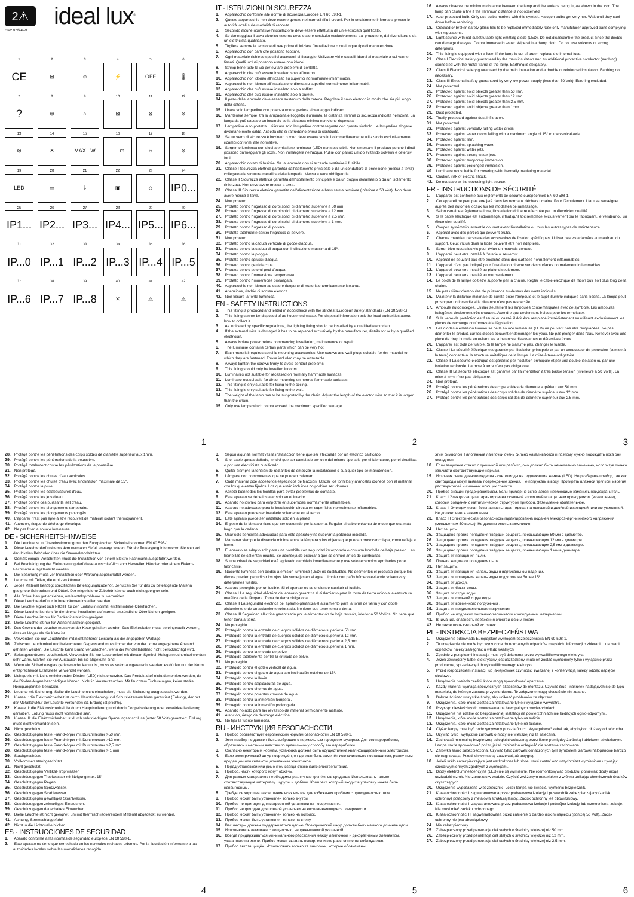2⚠
REV 07/01/19
ideal lux<sup>®</sup>
1
CE
2
⊠
3
☺
4
⚡
5
OFF
6
🌡
7
?
8
⊕
9
⌂
10
⊠
11
⊠
12
⊗
13
⊗
14
✕
15
MAX...W
16
......m
17
☼
18
⊗
19
LED
20
▭
21
⏚
22
▣
23
◇
24
IP0...
25
IP1...
26
IP2...
27
IP3...
28
IP4...
29
IP5...
30
IP6...
31
IP...0
32
IP...1
33
IP...2
34
IP...3
35
IP...4
36
IP...5
37
IP...6
38
IP...7
39
IP...8
40
✕
41
⚠
42
⚠
1
IT - ISTRUZIONI DI SICUREZZA
1. Apparecchio conforme alle norme di sicurezza Europee EN 60 598-1.
2. Questo apparecchio non deve essere gettato nei normali rifiuti urbani. Per lo smaltimento informarsi presso le autorità locali sulle modalità di raccolta.
3. Secondo alcune normative l'installazione deve essere effettuata da un elettricista qualificato.
4. Se danneggiato il cavo elettrico esterno deve essere sostituito esclusivamente dal produttore, dal rivenditore o da un elettricista qualificato.
5. Togliere sempre la tensione di rete prima di iniziare l'installazione o qualunque tipo di manutenzione.
6. Apparecchio con parti che possono scottare.
7. Ogni materiale richiede specifici accessori di fissaggio. Utilizzare viti e tasselli idonei al materiale a cui vanno fissati. Quelli inclusi possono essere non idonei.
8. Stringi bene tutte le viti per evitare problemi di contatto.
9. Apparecchio che può essere installato solo all'interno.
10. Apparecchio non idoneo all'incasso su superfici normalmente infiammabili.
11. Apparecchio non idoneo all'installazione diretta su superfici normalmente infiammabili.
12. Apparecchio che può essere installato solo a soffitto.
13. Apparecchio che può essere installato solo a parete.
14. Il peso della lampada deve essere sostenuto dalla catena. Regolare il cavo elettrico in modo che sia più lungo della catena.
15. Usare solo lampadine con potenza non superiore al wattaggio indicato.
16. Mantenere sempre, tra la lampadina e l'oggetto illuminato, la distanza minima di sicurezza indicata nell'icona. La lampada può causare un incendio se la distanza minima non viene rispettata.
17. Lampadina auto protetta. Utilizzare solo lampadine contrassegnate con questo simbolo. Le lampadine alogene diventano molto calde. Aspetta che si raffreddino prima di sostituirle.
18. Se un vetro di sicurezza è incrinato o rotto deve essere sostituito immediatamente utilizzando esclusivamente ricambi conformi alle normative.
19. Sorgente luminosa con diodi a emissione luminosa (LED) non sostituibili. Non smontare il prodotto perché i diodi possono danneggiare gli occhi. Non immergere nell'acqua. Pulire con panno umido evitando solventi e detersivi forti.
20. Apparecchio dotato di fusibile. Se la lampada non si accende sostituire il fusibile.
21. Classe I Sicurezza elettrica garantita dall'isolamento principale e da un conduttore di protezione (messa a terra) collegato alla struttura metallica della lampada. Messa a terra obbligatoria.
22. Classe II Sicurezza elettrica garantita dall'isolamento principale e da un doppio isolamento o da un isolamento rinforzato. Non deve avere messa a terra.
23. Classe III Sicurezza elettrica garantita dall'alimentazione a bassissima tensione (inferiore a 50 Volt). Non deve avere messa a terra.
24. Non protetto.
25. Protetto contro l'ingresso di corpi solidi di diametro superiore a 50 mm.
26. Protetto contro l'ingresso di corpi solidi di diametro superiore a 12 mm.
27. Protetto contro l'ingresso di corpi solidi di diametro superiore a 2,5 mm.
28. Protetto contro l'ingresso di corpi solidi di diametro superiore a 1 mm.
29. Protetto contro l'ingresso di polvere.
30. Protetto totalmente contro l'ingresso di polvere.
31. Non protetto.
32. Protetto contro la caduta verticale di gocce d'acqua.
33. Protetto contro la caduta di acqua con inclinazione massima di 15º.
34. Protetto contro la pioggia.
35. Protetto contro spruzzi d'acqua.
36. Protetto contro getti d'acqua.
37. Protetto contro potenti getti d'acqua.
38. Protetto contro l'immersione temporanea.
39. Protetto contro l'immersione prolungata.
40. Apparecchio non idoneo ad essere ricoperto di materiale termicamente isolante.
41. Attenzione, rischio di scossa elettrica.
42. Non fissare la fonte luminosa.
EN - SAFETY INSTRUCTIONS
1. This fitting is produced and tested in accordance with the strictest European safety standards (EN 60.598-1).
2. This fitting cannot be disposed of as household waste. For disposal information ask the local authorities about how to collect it.
3. As indicated by specific regulations, the lighting fitting should be installed by a qualified electrician.
4. If the external wire is damaged it has to be replaced exclusively by the manufacturer, distributor or by a qualified electrician.
5. Always isolate power before commencing installation, maintenance or repair.
6. The luminaire contains certain parts which can be very hot.
7. Each material requires specific mounting accessories. Use screws and wall plugs suitable for the material to which they are fastened. Those included may be unsuitable.
8. Always tighten the screws firmly to avoid contact problems.
9. This fitting should only be installed indoors.
10. Luminaires not suitable for recessed on normally flammable surfaces.
11. Luminaire not suitable for direct mounting on normal flammable surfaces.
12. This fitting is only suitable for fixing to the ceiling.
13. This fitting is only suitable for fixing to the wall.
14. The weight of the lamp has to be supported by the chain. Adjust the length of the electric wire so that it is longer than the chain.
15. Only use lamps which do not exceed the maximum specified wattage.
2
16. Always observe the minimum distance between the lamp and the surface being lit, as shown in the icon. The lamp can cause a fire if the minimum distance is not observed.
17. Auto-protected bulb. Only use bulbs marked with this symbol. Halogen bulbs get very hot. Wait until they cool down before replacing.
18. Cracked or broken safety glass has to be replaced immediately. Use only manufcturer approved parts complying with regulations.
19. Light source with not-substitutable light emitting diode (LED). Do not disassemble the product since the diodes can damage the eyes. Do not immerse in water. Wipe with a damp cloth. Do not use solvents or strong detergents.
20. This fitting is equipped with a fuse. If the lamp is out of order, replace the internal fuse.
21. Class I Electrical safety guaranteed by the main insulation and an additional protective conductor (earthing) connected with the metal frame of the lamp. Earthing is obligatory.
22. Class II Electrical safety guaranteed by the main insulation and a double or reinforced insulation. Earthing not necessary.
23. Class III Electrical safety guaranteed by very low power supply (less than 50 Volt). Earthing excluded.
24. Not protected.
25. Protected against solid objects greater than 50 mm.
26. Protected against solid objects greater than 12 mm.
27. Protected against solid objects greater than 2,5 mm.
28. Protected against solid objects greater than 1mm.
29. Dust protected.
30. Totally protected against dust infiltration.
31. Not protected.
32. Protected against vertically falling water drops.
33. Protected against water drops falling with a maximum angle of 15° to the vertical axis.
34. Protected against rain.
35. Protected against splashing water.
36. Protected against water jets.
37. Protected against strong water jets.
38. Protected against temporary immersion.
39. Protected against prolonged immersion.
40. Luminaire not suitable for covering with thermally insulating material.
41. Caution, risk of electric shock.
42. Do not stare at the operating light source.
FR - INSTRUCTIONS DE SÉCURITÉ
1. L'appareil est conforme aux règlements de sécurité européennes EN 60 598-1.
2. Cet appareil ne peut pas etre jeté dans les normaux déchets urbains. Pour l'écoulement il faut se renseigner auprès des autorités locaux sur les modalités de ramassage.
3. Selon certaines règlementations, l'installation doit etre effectuée par un électricien qualifié.
4. Si le cable électrique est endommagé, il faut qu'il soit remplacé exclusivement par le fabriquant, le vendeur ou un électricien qualifié.
5. Coupez systématiquement le courant avant l'installation ou tous les autres types de maintenance.
6. Appareil avec des parties qui peuvent brûler.
7. Chaque matériau nécessite des accessoires de fixation spécifiques. Utiliser des vis adaptées au matériau du support. Ceux inclus dans la boite peuvent etre non adaptées.
8. Serrer bien tuotes les vis pour éviter un mauvais contact.
9. L'appareil peut etre installé à l'interieur seulemnt.
10. Appareil ne pouvant pas être encastré dans des surfaces normalement inflammables.
11. L'appareil n'est pas indiqué pour l'installation directe sur des surfaces normalement inflammables.
12. L'appareil peut etre installé au plafond seulement.
13. L'appareil peut etre installé au mur seulement.
14. Le poids de la lampe doit etre supporté par la chaine. Régler le cable éléctrique de facon qu'il soit plus long de la chaine.
15. Ne pas utiliser d'ampoules de puissance au-dessus des watts indiqués.
16. Maintenir la distance minimale de sûreté entre l'ampoule et le sujet illuminé indiquée dans l'icone. La lampe peut provoquer un incendie si la distance n'est pas respectée.
17. Ampoule autoprotégée. Utiliser seulement les ampoules contremarquées avec ce symbole. Les ampoules halogènes deviennent très chaudes. Attendre que deviennent froides pour les remplacer.
18. Si le verre de protéction est fissuré ou cassé, il doit étre remplacé immédiatement en utilisant exclusivement les pièces de rechange conformes à la législation.
19. Les diodes à émission lumineuse de la source lumineuse (LED) ne peuvent pas etre remplacées. Ne pas démonter le produit, car les diodes peuvent endommager les yeux. Ne pas plonger dans l'eau. Nettoyer avec une pièce de drap humide en evitant les substances dissolvantes et détersives fortes.
20. L'appareil est doté de fusible. Si la lampe ne s'allume pas, changer le fusible.
21. Classe I La sécurité éléctrique est garantie par l'isolation principale et par un conducteur de protection (la mise à la terre) connecté al la structure métallique de la lampe. La mise à terre obligatoire.
22. Classe II La sécurité éléctrique est garantie par l'isolation principale et par une double isolation ou par une isolation renforcée. La mise à terre n'est pas obligatoire.
23. Classe III La sécurité éléctrique est garantie par l'alimentation à très basse tension (inferieure à 50 Volts). La mise à terre n'est pas obligatoire.
24. Non protégé.
25. Protégé contre les pénétrations des cops solides de diamètre supérieur aux 50 mm.
26. Protégé contre les pénétrations des corps solides de diamètre supérieur aux 12 mm.
27. Protégé contre les pénétrations des corps solides de diamètre supérieur aux 2,5 mm.
3
28. Protégé contre les pénétrations des corps soldes de diamètre supérieur aux 1mm.
29. Protégé contre les pénétrations de la poussière.
30. Protégé totalement contre les pénétrations de la poussière.
31. Non protégé.
32. Protégé contre les chutes d'eau verticales.
33. Protégé contre les chutes d'eau avec l'inclinaison maximale de 15°.
34. Protégé contre la pluie.
35. Protégé contre les éclaboussures d'eau.
36. Protégé contre les jets d'eau.
37. Protégé contre des puissants jest d'eau.
38. Protégé contre les plongements temporairs.
39. Protégé contre les plongements prolongés.
40. L'appareil n'est pas apte à être recouvert de matériel isolant thermiquement.
41. Attention, risque de décharge électrique.
42. Ne pas fixer la source lumineuse.
DE - SICHERHEITSHINWEISE
1. Die Leuchte ist in Übereinstimmung mit den Europäischen Sicherheitsnormen EN 60 598-1.
2. Diese Leuchte darf nicht mit dem normalen Abfall entsorgt weden. Für die Entsorgung informieren Sie sich bei den lokalen Behörden über die Sammelmodalitäten.
3. Gemäß einiger Vorschriften muss die Installation von einem Elektro-Fachmann ausgeführt werden.
4. Bei Beschädigung der Elektroleitung darf diese ausschließlich vom Hersteller, Händler oder einem Elektro-Fachmann ausgetauscht werden.
5. Die Spannung muss vor Installation oder Wartung abgeschaltet werden.
6. Leuchte mit Teilen, die erhitzen könnten.
7. Jedes Material benötigt spezifischen Befestigungszubehör. Benutzen Sie für das zu befestigende Material geeignete Schrauben und Dübel. Der mitgelieferte Zubehör könnte auch nicht geeignet sein.
8. Alle Schrauben gut anziehen, um Kontaktprobleme zu vermeiden.
9. Diese Leuchte darf nur in Innenräumen installiert werden.
10. Die Leuchte eignet sich NICHT für den Einbau in normal entflammbare Oberflächen.
11. Diese Leuchte ist nicht für die direkte Installation auf normal entzündliche Oberflächen geeignet.
12. Diese Leuchte ist nur für Deckeninstallation geeignet.
13. Diese Leuchte ist nur für Wandinstallation geeignet.
14. Das Gewicht der Leuchte muss von der Kette gehalten werden. Das Elektrokabel muss so eingestellt werden, dass es länger als die Kette ist.
15. Verwenden Sie nur Leuchtmittel mit nicht höherer Leistung als die angegeben Wattage.
16. Zwischen Leuchtmittel und beleuchteten Gegenstand muss immer der von der Ikone angegebene Abstand gehalten werden. Die Leuchte kann Brand verursachen, wenn der Mindestabstand nicht berücksichtigt wird.
17. Selbstgeschütztes Leuchtmittel. Verwenden Sie nur Leuchtmittel mit diesem Symbol. Halogenleuchtmittel werden sehr warm. Warten Sie vor Austausch bis sie abgekühlt sind.
18. Wenn ein Sicherheitsglas gerissen oder kaputt ist, muss es sofort ausgetauscht werden; es dürfen nur der Norm entsprechende Ersatzteile verwendet werden.
19. Lichtquelle mit Licht-emittierenden Dioden (LED) nicht ersetzbar. Das Produkt darf nicht demontiert werden, da die Dioden Augen beschädigen können. Nicht in Wasser tauchen. Mit feuchtem Tuch reinigen, keine starke Reinigungsmittel benutzen.
20. Leuchte mit Sicherung. Sollte die Leuchte nicht einschalten, muss die Sicherung ausgetauscht werden.
21. Klasse I: die Elektrosicherheit ist durch Hauptisolierung und Schutzleiteranschluss garantiert (Erdung), der mit der Metallstruktur der Leuchte verbunden ist. Erdung ist pflichtig.
22. Klasse II: die Elektrosicherheit ist durch Hauptisolierung und durch Doppelisolierung oder verstärkte Isolierung garantiert. Erdung muss nicht vorhanden sein.
23. Klasse III: die Elektrosicherheit ist durch sehr niedrigen Spannungsanschluss (unter 50 Volt) garantiert. Erdung muss nicht vorhanden sein.
24. Nicht geschützt.
25. Geschützt gegen feste Fremdkörper mit Durchmesser >50 mm.
26. Geschützt gegen feste Fremdkörper mit Durchmesser >12 mm.
27. Geschützt gegen feste Fremdkörper mit Durchmesser >2,5 mm.
28. Geschützt gegen feste Fremdkörper mit Durchmesser > 1 mm.
29. Staubgeschützt.
30. Vollkommen staubgeschützt.
31. Nicht geschützt.
32. Geschützt gegen Vertikal-Tropfwasser.
33. Geschützt gegen Tropfwasser mit Neigung max. 15°.
34. Geschützt gegen Regen.
35. Geschützt gegen Spritzwasser.
36. Geschützt gegen Strahlwasser.
37. Geschützt gegen gewaltiges Strahlwasser.
38. Geschützt gegen zeitweiliges Eintauchen.
39. Geschützt gegen dauerhaftes Eintauchen.
40. Diese Leuchte ist nicht geeignet, um mit thermisch isolierendem Material abgedeckt zu werden.
41. Achtung, Stromschlaggefahr!
42. Nicht in die Lichtquelle blicken.
ES - INSTRUCCIONES DE SEGURIDAD
1. Aparato conforme a las normas de seguridad europeos EN 60 598-1.
2. Este aparato no tiene que ser echado en los normales rechazos urbanos. Por la liquidación informarse a las autoridades locales sobre las modalidades recogida.
4
3. Según algunas normativas la instalacción tiene que ser efectuada por un electrico calificado.
4. Si el cable queda dañado, tendrá que ser cambiado por otro del mismo tipo solo por el fabricante, por el detallista o por una electricista cualificado.
5. Quitar siempre la tensión de red antes de empezar la instalacción o cualquier tipo de manutención.
6. Lámpara con componentes que se pueden calentar.
7. Cada material pide accesorios especificos de fijacción. Utilizar los tornillos y arancelas idoneos con el material con los que estan fijados. Los que están incluidos no podrian ser idoneos.
8. Aprieta bien todos los tornillos para evitar problemas de contacto.
9. Este aparato se debe instalar solo en el interior.
10. Aparato no idóneo para empotrar en superficies normalmente inflamables.
11. Aparato no adecuado para la instalacción directa en superficies normalmente inflamables.
12. Este aparato puede ser instalado solamente en el techo.
13. Este aparato puede ser instalado solo en la pared.
14. El peso de la lámpara tiene que ser sostenido por la cadena. Regular el cable eléctrico de modo que sea más largo que la cadena.
15. Usar solo bombillas adecuadas para este aparato y no superar la potencia indicada.
16. Mantener siempre la distancia minima entre la lámpara y los objetos que puedan provocar chispa, como refleja el icono.
17. El aparato es adapto solo para una bombilla con seguridad incorporada o con una bombilla de baja presion. Las bombillas se calientan mucho. Se aconseja de esperar a que se enfrien antes de cambiarlas.
18. Si una cristal de seguridad está agrietado cambielo inmediatamente y use solo recambios aprobados por el fabricante.
19. Naciente luminosa con diodos a emisión luminosa (LED) no sustituibles. No desmontes el producto porque los diodos pueden perjudicar los ojos. No sumerjas en el agua. Limpiar con paño húmedo evitando solventes y detergentes fuertes.
20. Aparato protegido por un fusible. Si el aparato no se enciende sostituir el fusible.
21. Classe I La seguridad eléctrica del aparato garantiza el aislamiento para la toma de tierra unido a la estructura metálica de la lámpara. Toma de tierra obligatoria.
22. Classe II La seguridad eléctrica del aparato garantiza el aislamiento para la toma de tierra y con doble aislamiento o de un aislamiento reforzado. No tiene que tener toma a tierra.
23. Classe III Seguridad eléctrica garantizada por la alimentación de baja tensión, inferior a 50 Voltios. No tiene que tener toma a tierra.
24. No protegido.
25. Protegido contra la entrada de cuerpos sòlidos de diàmetro superior a 50 mm.
26. Protegido contra la entrada de cuerpos sòlidos de diàmetro superior a 12 mm.
27. Protegido contra la entrada de cuerpos sòlidos de diàmetro superior a 2,5 mm.
28. Protegido contra la entrada de cuerpos sòlidos de diàmetro superior a 1 mm.
29. Protegido contra la entrada de polvo.
30. Protegido totalemente contra la entrada de polvo.
31. No protegido.
32. Protegido contra el goteo vertical de agua.
33. Protegido contro el goteo de agua con inclinación máxima de 15º.
34. Protegido contro la lluvia.
35. Protegido contro salpicaduras de agua.
36. Protegido contro chorros de agua.
37. Protegido contro potentes chorros de agua.
38. Protegido contra la inmersión temporal.
39. Protegido contra la inmersión prolongada.
40. Aparato no apto para ser revestido de material térmicamente aislante.
41. Atención, riesgo de descarga eléctrica.
42. No fijar la fuente luminosa.
RU - ИНСТРУКЦИЯ БЕЗОПАСНОСТИ
1. Прибор соответствует европейским нормам безопасности EN 60 598-1.
2. Этот прибор не должен быть выброшен с нормальным городским мусором. Для его переработки, обратитесь к местным властям по правильному способу его переработки.
3. Согласно некоторым нормам, установка должна быть осуществлена квалифицированным электриком.
4. Если электрический шнур повреждён, он должен быть заменён исключительно поставщиком, розничным продавцом или квалифицированным электриком.
5. Перед установкой или ремонтом всегда отключайте электропитание.
6. Прибор, части которого могут обжечь.
7. Для разных материалов необходимы различные крепёжные средства. Использовать только соответствующие материалу шурупы и дюбели. Комплект, который входит в упаковку может быть непригодным.
8. Требуется хорошее закрепление всех винтов для избежания проблем с проходимостью тока.
9. Прибор может быть установлен только внутри.
10. Прибор не пригоден для встроенной установки на поверхностях.
11. Прибор непригоден для прямой установки на воспламеняющиеся поверхности.
12. Прибор может быть установлен только на потолок.
13. Прибор может быть установлен только на стену.
14. Вес люстры должен поддерживаться цепью. Электрический шнур должен быть немного длиннее цепи.
15. Использовать лампочки с мощностью, непревышаемой указанной.
16. Всегда придерживаться минимального расстояния между лампочкой и декоративным элементом, указанного на иконе. Прибор может вызвать пожар, если это расстояние не соблюдается.
17. Прибор автозащищён. Использовать только те лампочки, которые обозначены
5
этим символом. Галогенные лампочки очень сильно накаливаются и поэтому нужно подождать пока они охладятся.
18. Если защитное стекло с трещиной или разбито, оно должно быть немедленно заменено, используя только зап.части соответствующие нормам.
19. Источник света данного изделия - светодиоды не подлежащие замене (LED). Не разбирать прибор, так как светодиоды могут вызвать повреждение зрения. Не погружать в воду. Протирать влажной тряпкой, избегая растворителей и сильных моющих средств.
20. Прибор снащён предохранителем. Если прибор не включается, необходимо заменить предохранитель.
21. Класс I Электро-защита гарантирована основной изоляцией и защитным проводником (заземление), который соеденён с металлической структурой прибора. Заземление обязательное.
22. Класс II Электрическая безопасность гарантированна основной и двойной изоляцией, или же усиленной. Не должно иметь заземления.
23. Класс III Электрическая безопасность гарантированна подачей электроэнергии низкого напряжения (меньше чем 50 вольт). Не должно иметь заземления.
24. Нет защиты.
25. Защищено против попадания твёрдых веществ, превышающих 50 мм в диаметре.
26. Защищено против попадания твёрдых веществ, превышающих 12 мм в диаметре.
27. Защищено против попадания твёрдых веществ, превышающих 2,5 мм в диаметре.
28. Защищено против попадания твёрдых веществ, превышающих 1 мм в диаметре.
29. Защита от попадания пыли.
30. Полная защита от попадания пыли.
31. Нет защиты.
32. Защита от попадания капель воды в вертикальном падении.
33. Защита от попадания капель воды под углом не более 15º.
34. Защита от дождя.
35. Защита от брызг воды.
36. Защита от струи воды.
37. Защита от сильной струи воды.
38. Защита от временного погружения .
39. Защита от продолжительного погружения .
40. Прибор не подлежит покрытию термически изолируемым материалом.
41. Внимание, опасность поражения электрическим током.
42. Не закреплять световой источник.
PL - INSTRKCJA BEZPIECZEŃSTWA
1. Urządzenie odpowiada Europejskim wymogom bezpieczenstwa EN 60 598-1.
2. To urządzenie nie może byc wyrzucone do normalnych odpadków miejskich. Informacji o zbieraniu i usuwaniu odpadków należy zasięgnać u władz lokalnych.
3. Zgodnie z przepisami instalacja musi być dokonana przez wykwalifikowanego elektryka.
4. Jeżeli zewnętrzny kabel elektryczny jest uszkodzony, musi on zostać wymieniony tylko i wyłącznie przez producenta, sprzedawcę lub wykwalifikowanego elektryka.
5. Przed rozpoczeciem instalacji lub jakiejkolwiek czynności związanej z konserwacją należy odciąć napięcie sieciowe.
6. Urządzenie posiada części, które mogą spowodować oparzenia.
7. Każdy materiał wymaga specyficznych akcesoriów do montażu. Używac śrub i nakrętek nadających się do typu materiału, do którego zostaną przytwierdzone. Te załączone mogą okazać się nie zdatne.
8. Dobrze ściśnac wszystkie śruby, aby uniknać problemów ze złączem.
9. Urządzenie, które może zostać zainstalowane tylko i wyłącznie wewnątrz.
10. Przyrząd niewłaściwy do montowania na łatwopalnych powierzchniach.
11. Urządzenie nie zdatne do bezpośredniej instalacji na powierzchniach nie będących ognio odpornymi.
12. Urządzenie, które może zostać zainstalowane tylko na suficie.
13. Urządzenie, które może zostać zainstalowane tylko na ścianie.
14. Ciężar lampy musi być podtrzymywany przez łańcuch. Wyregulować kabel tak, aby był on dłuższy od łańcucha.
15. Używać tylko i wyłącznie żarówek o mocy nie wiekszej niż ta zalecana.
16. Zachować minimalną bezpieczną odległość wskazaną przez ikonę pomiędzy żarówką i obiektem oświetlonym. Lampa może spowodować pożar, jeżeli minimalna odległość nie zostanie zachowana.
17. Żarówka samo zabezpieczona. Używać tylko żarówek oznaczonych tym symbolem. żarówki halogenowe bardzo się nagrzewają. Przed ich wymianą, zaczekać, aż ostygną.
18. Jeżeli szkło zabezpieczające jest uszkodzone lub zbite, musi zostać ono natychmiast wymienione używając części wymiennych zgodnych z wymogami.
19. Diody elektroluminescencyjne (LED) nie są wymienne. Nie rozmontowywac produktu, ponieważ diody mogą uszkodzić wzrok. Nie zanurzac w wodzie. Czyścić zwilżonym materiałem z włókna unikając chemicznych środków czyszczących.
20. Urządzenie wyposażone w bezpieczniki. Jezeli lampa nie świecić, wymienić bezpiecznik.
21. Klasa ochronności I zagwarantowana przez podstawowa izolację i przewodnik zabezpieczający (zacisk ochronny) połączony z metalowa strukturą lampy. Zacisk ochronny jes obowiązkowy.
22. Klasa ochronności II zagwarantowana przez podstawowa izolację i podwójna izolację lub wzmocniona izolację. Nie musi mieć zacisku ochronnego.
23. Klasa ochronności III zagwarantowana przez zasilenie o bardzo niskim napięciu (poniżej 50 Volt). Zacisk ochronny nie jest obowiązkowy.
24. Nie zabezpieczony.
25. Zabezpieczony przed penetracją ciał stałych o średnicy większej niż 50 mm.
26. Zabezpieczony przed penetracją ciał stałych o średnicy większej niż 12 mm.
27. Zabezpieczony przed penetracją ciał stałych o średnicy większej niż 2,5 mm.
6